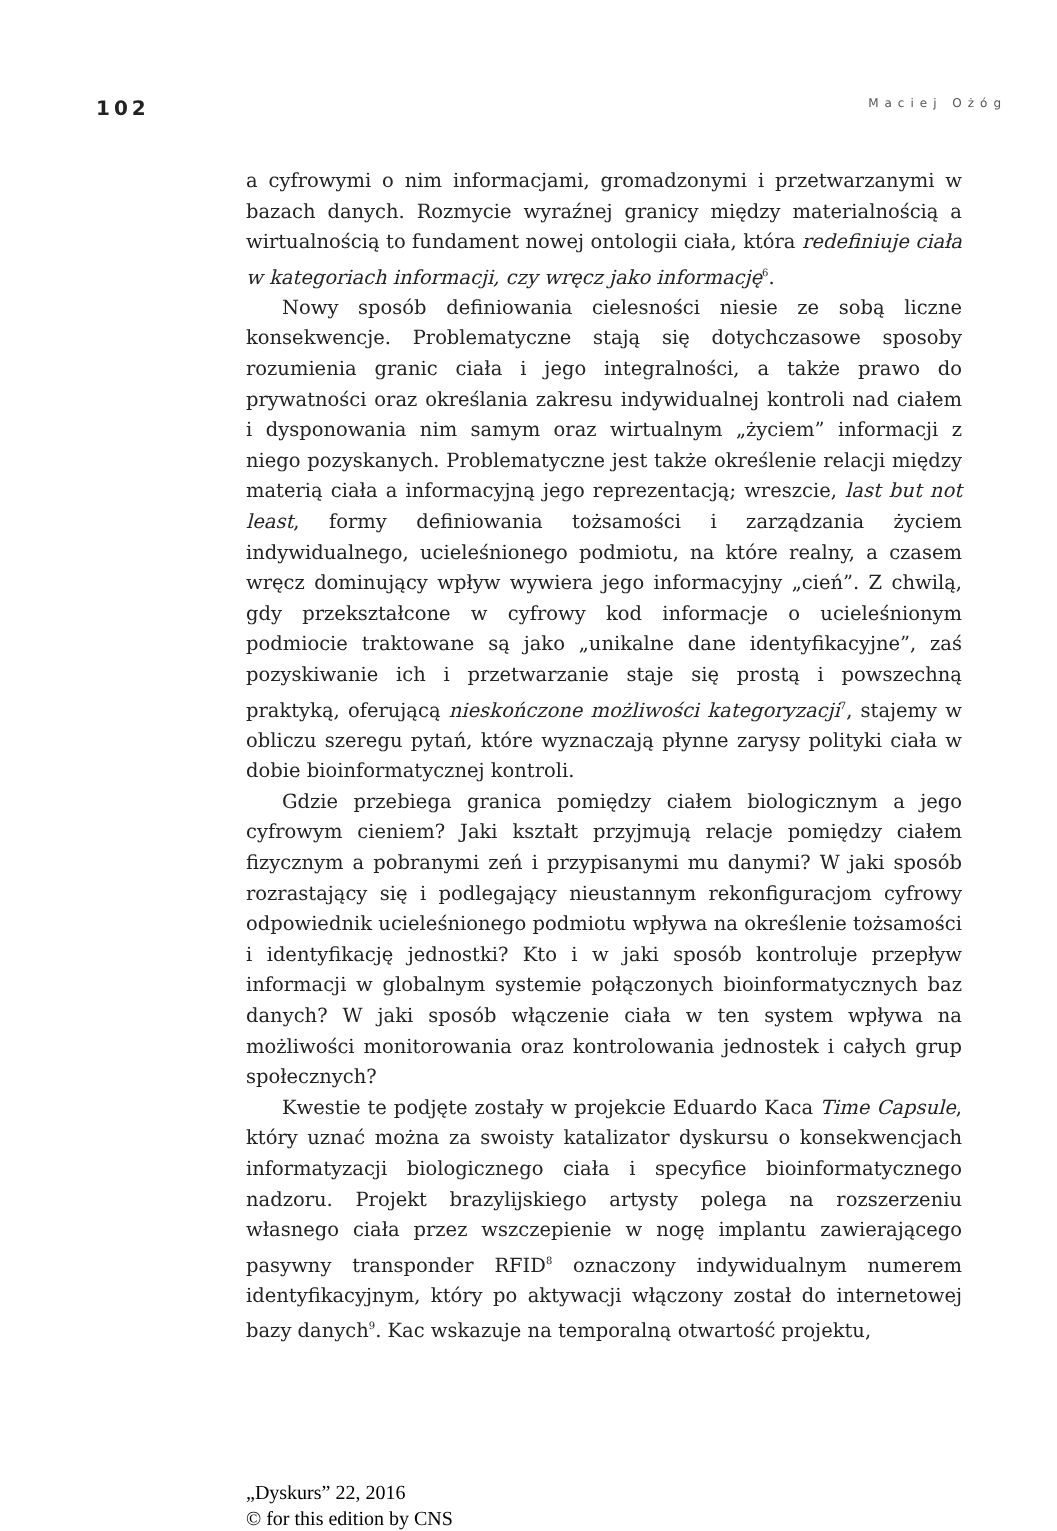102 Maciej Ożóg
a cyfrowymi o nim informacjami, gromadzonymi i przetwarzanymi w bazach danych. Rozmycie wyraźnej granicy między materialnością a wirtualnością to fundament nowej ontologii ciała, która redefiniuje ciała w kategoriach informacji, czy wręcz jako informację<sup>6</sup>.
Nowy sposób definiowania cielesności niesie ze sobą liczne konsekwencje. Problematyczne stają się dotychczasowe sposoby rozumienia granic ciała i jego integralności, a także prawo do prywatności oraz określania zakresu indywidualnej kontroli nad ciałem i dysponowania nim samym oraz wirtualnym „życiem” informacji z niego pozyskanych. Problematyczne jest także określenie relacji między materią ciała a informacyjną jego reprezentacją; wreszcie, last but not least, formy definiowania tożsamości i zarządzania życiem indywidualnego, ucieleśnionego podmiotu, na które realny, a czasem wręcz dominujący wpływ wywiera jego informacyjny „cień”. Z chwilą, gdy przekształcone w cyfrowy kod informacje o ucieleśnionym podmiocie traktowane są jako „unikalne dane identyfikacyjne”, zaś pozyskiwanie ich i przetwarzanie staje się prostą i powszechną praktyką, oferującą nieskończone możliwości kategoryzacji<sup>7</sup>, stajemy w obliczu szeregu pytań, które wyznaczają płynne zarysy polityki ciała w dobie bioinformatycznej kontroli.
Gdzie przebiega granica pomiędzy ciałem biologicznym a jego cyfrowym cieniem? Jaki kształt przyjmują relacje pomiędzy ciałem fizycznym a pobranymi zeń i przypisanymi mu danymi? W jaki sposób rozrastający się i podlegający nieustannym rekonfiguracjom cyfrowy odpowiednik ucieleśnionego podmiotu wpływa na określenie tożsamości i identyfikację jednostki? Kto i w jaki sposób kontroluje przepływ informacji w globalnym systemie połączonych bioinformatycznych baz danych? W jaki sposób włączenie ciała w ten system wpływa na możliwości monitorowania oraz kontrolowania jednostek i całych grup społecznych?
Kwestie te podjęte zostały w projekcie Eduardo Kaca Time Capsule, który uznać można za swoisty katalizator dyskursu o konsekwencjach informatyzacji biologicznego ciała i specyfice bioinformatycznego nadzoru. Projekt brazylijskiego artysty polega na rozszerzeniu własnego ciała przez wszczepienie w nogę implantu zawierającego pasywny transponder RFID<sup>8</sup> oznaczony indywidualnym numerem identyfikacyjnym, który po aktywacji włączony został do internetowej bazy danych<sup>9</sup>. Kac wskazuje na temporalną otwartość projektu,
„Dyskurs” 22, 2016
© for this edition by CNS